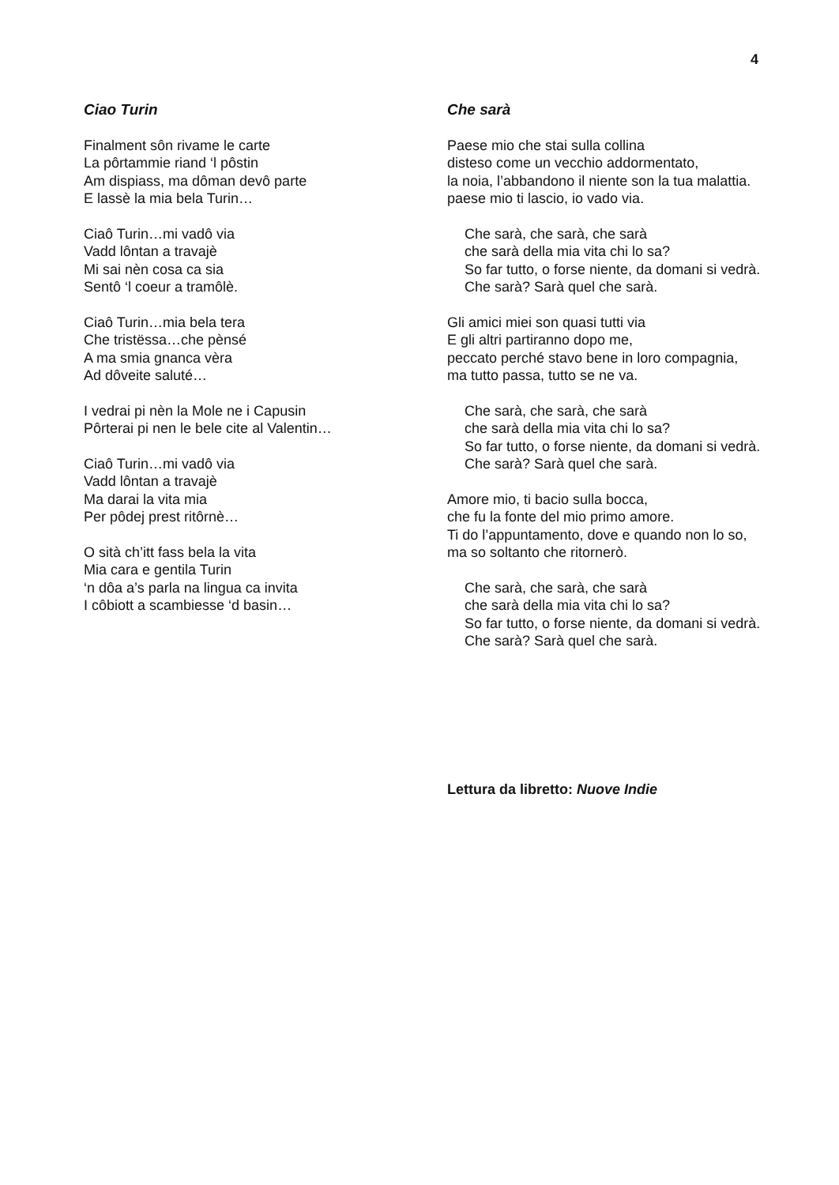4
Ciao Turin
Finalment sôn rivame le carte
La pôrtammie riand ‘l pôstin
Am dispiass, ma dôman devô parte
E lassè la mia bela Turin…
Ciaô Turin…mi vadô via
Vadd lôntan a travajè
Mi sai nèn cosa ca sia
Sentô ‘l coeur a tramôlè.
Ciaô Turin…mia bela tera
Che tristëssa…che pènsé
A ma smia gnanca vèra
Ad dôveite saluté…
I vedrai pi nèn la Mole ne i Capusin
Pôrterai pi nen le bele cite al Valentin…
Ciaô Turin…mi vadô via
Vadd lôntan a travajè
Ma darai la vita mia
Per pôdej prest ritôrnè…
O sità ch’itt fass bela la vita
Mia cara e gentila Turin
‘n dôa a’s parla na lingua ca invita
I côbiott a scambiesse ‘d basin…
Che sarà
Paese mio che stai sulla collina
disteso come un vecchio addormentato,
la noia, l’abbandono il niente son la tua malattia.
paese mio ti lascio, io vado via.
Che sarà, che sarà, che sarà
che sarà della mia vita chi lo sa?
So far tutto, o forse niente, da domani si vedrà.
Che sarà? Sarà quel che sarà.
Gli amici miei son quasi tutti via
E gli altri partiranno dopo me,
peccato perché stavo bene in loro compagnia,
ma tutto passa, tutto se ne va.
Che sarà, che sarà, che sarà
che sarà della mia vita chi lo sa?
So far tutto, o forse niente, da domani si vedrà.
Che sarà? Sarà quel che sarà.
Amore mio, ti bacio sulla bocca,
che fu la fonte del mio primo amore.
Ti do l’appuntamento, dove e quando non lo so,
ma so soltanto che ritornerò.
Che sarà, che sarà, che sarà
che sarà della mia vita chi lo sa?
So far tutto, o forse niente, da domani si vedrà.
Che sarà? Sarà quel che sarà.
Lettura da libretto: Nuove Indie